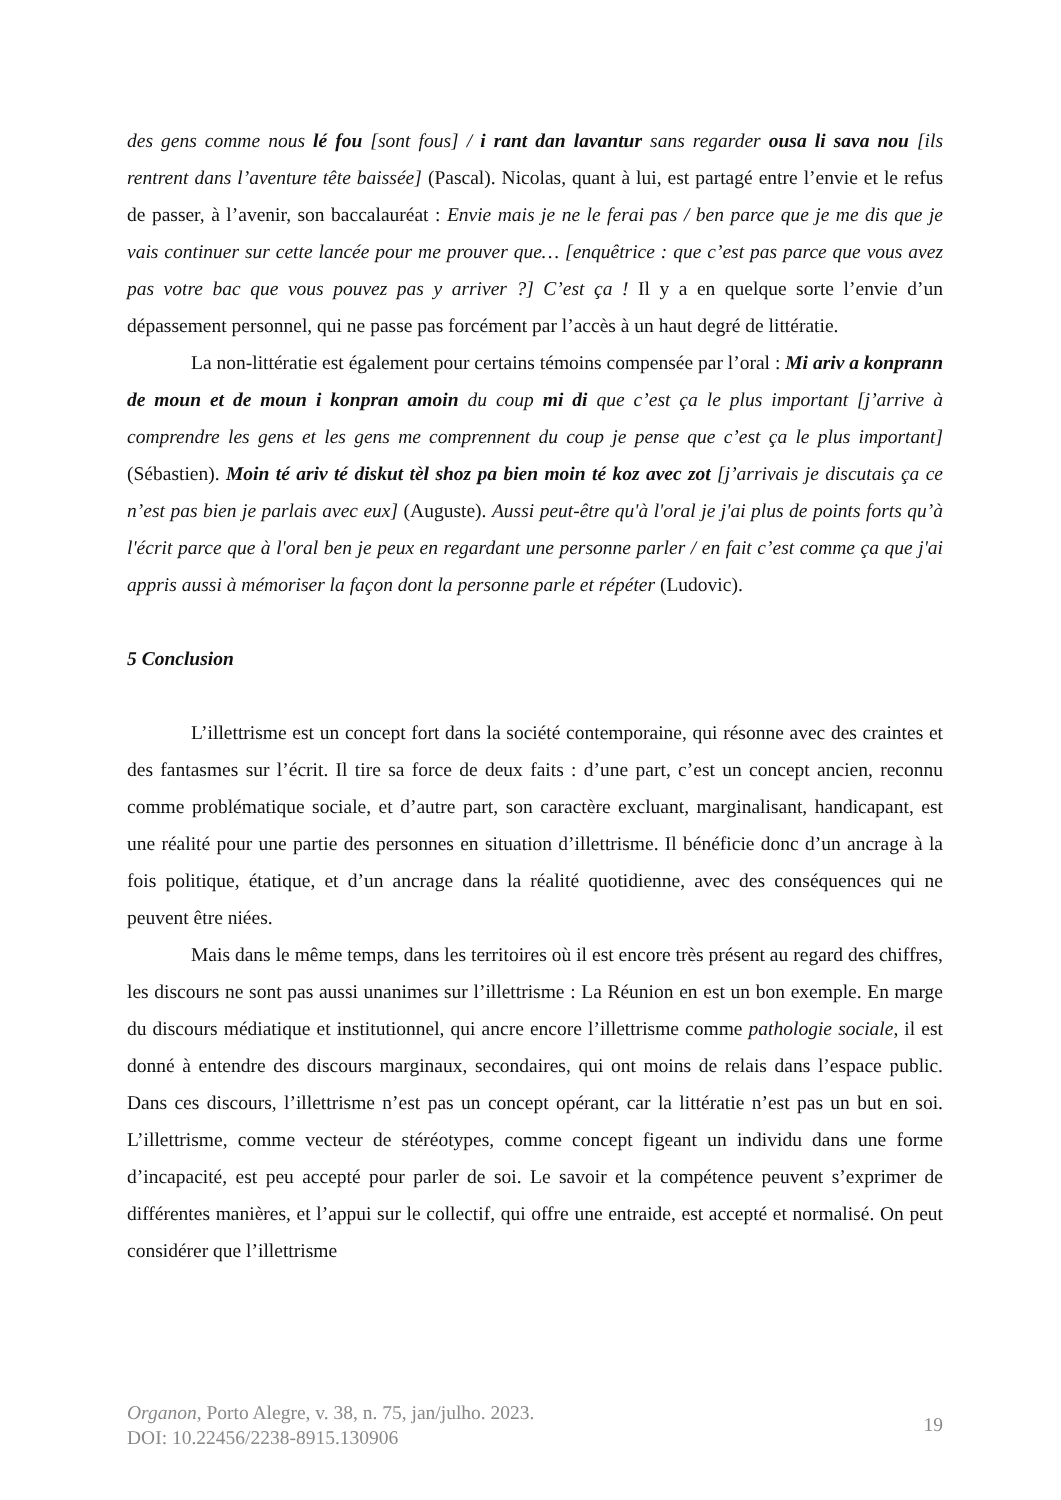des gens comme nous lé fou [sont fous] / i rant dan lavantur sans regarder ousa li sava nou [ils rentrent dans l’aventure tête baissée] (Pascal). Nicolas, quant à lui, est partagé entre l’envie et le refus de passer, à l’avenir, son baccalauréat : Envie mais je ne le ferai pas / ben parce que je me dis que je vais continuer sur cette lancée pour me prouver que… [enquêtrice : que c’est pas parce que vous avez pas votre bac que vous pouvez pas y arriver ?] C’est ça ! Il y a en quelque sorte l’envie d’un dépassement personnel, qui ne passe pas forcément par l’accès à un haut degré de littératie.
La non-littératie est également pour certains témoins compensée par l’oral : Mi ariv a konprann de moun et de moun i konpran amoin du coup mi di que c’est ça le plus important [j’arrive à comprendre les gens et les gens me comprennent du coup je pense que c’est ça le plus important] (Sébastien). Moin té ariv té diskut tèl shoz pa bien moin té koz avec zot [j’arrivais je discutais ça ce n’est pas bien je parlais avec eux] (Auguste). Aussi peut-être qu'à l'oral je j'ai plus de points forts qu’à l'écrit parce que à l'oral ben je peux en regardant une personne parler / en fait c’est comme ça que j'ai appris aussi à mémoriser la façon dont la personne parle et répéter (Ludovic).
5 Conclusion
L’illettrisme est un concept fort dans la société contemporaine, qui résonne avec des craintes et des fantasmes sur l’écrit. Il tire sa force de deux faits : d’une part, c’est un concept ancien, reconnu comme problématique sociale, et d’autre part, son caractère excluant, marginalisant, handicapant, est une réalité pour une partie des personnes en situation d’illettrisme. Il bénéficie donc d’un ancrage à la fois politique, étatique, et d’un ancrage dans la réalité quotidienne, avec des conséquences qui ne peuvent être niées.
Mais dans le même temps, dans les territoires où il est encore très présent au regard des chiffres, les discours ne sont pas aussi unanimes sur l’illettrisme : La Réunion en est un bon exemple. En marge du discours médiatique et institutionnel, qui ancre encore l’illettrisme comme pathologie sociale, il est donné à entendre des discours marginaux, secondaires, qui ont moins de relais dans l’espace public. Dans ces discours, l’illettrisme n’est pas un concept opérant, car la littératie n’est pas un but en soi. L’illettrisme, comme vecteur de stéréotypes, comme concept figeant un individu dans une forme d’incapacité, est peu accepté pour parler de soi. Le savoir et la compétence peuvent s’exprimer de différentes manières, et l’appui sur le collectif, qui offre une entraide, est accepté et normalisé. On peut considérer que l’illettrisme
Organon, Porto Alegre, v. 38, n. 75, jan/julho. 2023.
DOI: 10.22456/2238-8915.130906
19